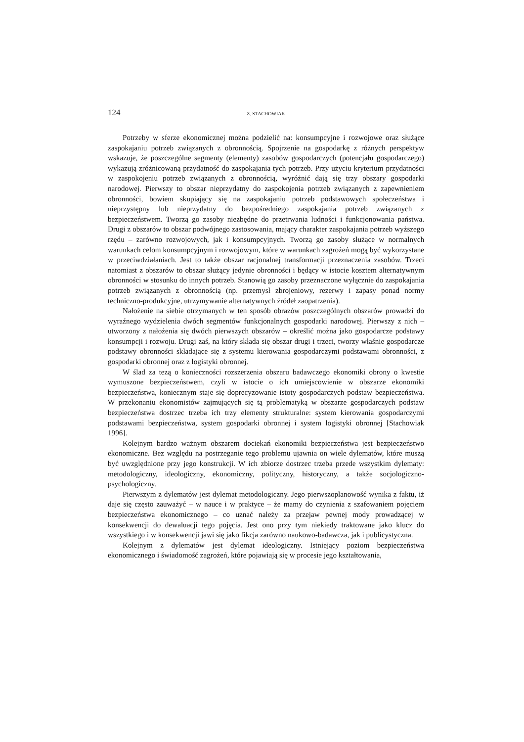124 Z. STACHOWIAK
Potrzeby w sferze ekonomicznej można podzielić na: konsumpcyjne i rozwojowe oraz służące zaspokajaniu potrzeb związanych z obronnością. Spojrzenie na gospodarkę z różnych perspektyw wskazuje, że poszczególne segmenty (elementy) zasobów gospodarczych (potencjału gospodarczego) wykazują zróżnicowaną przydatność do zaspokajania tych potrzeb. Przy użyciu kryterium przydatności w zaspokojeniu potrzeb związanych z obronnością, wyróżnić dają się trzy obszary gospodarki narodowej. Pierwszy to obszar nieprzydatny do zaspokojenia potrzeb związanych z zapewnieniem obronności, bowiem skupiający się na zaspokajaniu potrzeb podstawowych społeczeństwa i nieprzystępny lub nieprzydatny do bezpośredniego zaspokajania potrzeb związanych z bezpieczeństwem. Tworzą go zasoby niezbędne do przetrwania ludności i funkcjonowania państwa. Drugi z obszarów to obszar podwójnego zastosowania, mający charakter zaspokajania potrzeb wyższego rzędu – zarówno rozwojowych, jak i konsumpcyjnych. Tworzą go zasoby służące w normalnych warunkach celom konsumpcyjnym i rozwojowym, które w warunkach zagrożeń mogą być wykorzystane w przeciwdziałaniach. Jest to także obszar racjonalnej transformacji przeznaczenia zasobów. Trzeci natomiast z obszarów to obszar służący jedynie obronności i będący w istocie kosztem alternatywnym obronności w stosunku do innych potrzeb. Stanowią go zasoby przeznaczone wyłącznie do zaspokajania potrzeb związanych z obronnością (np. przemysł zbrojeniowy, rezerwy i zapasy ponad normy techniczno-produkcyjne, utrzymywanie alternatywnych źródeł zaopatrzenia).
Nałożenie na siebie otrzymanych w ten sposób obrazów poszczególnych obszarów prowadzi do wyraźnego wydzielenia dwóch segmentów funkcjonalnych gospodarki narodowej. Pierwszy z nich – utworzony z nałożenia się dwóch pierwszych obszarów – określić można jako gospodarcze podstawy konsumpcji i rozwoju. Drugi zaś, na który składa się obszar drugi i trzeci, tworzy właśnie gospodarcze podstawy obronności składające się z systemu kierowania gospodarczymi podstawami obronności, z gospodarki obronnej oraz z logistyki obronnej.
W ślad za tezą o konieczności rozszerzenia obszaru badawczego ekonomiki obrony o kwestie wymuszone bezpieczeństwem, czyli w istocie o ich umiejscowienie w obszarze ekonomiki bezpieczeństwa, koniecznym staje się doprecyzowanie istoty gospodarczych podstaw bezpieczeństwa. W przekonaniu ekonomistów zajmujących się tą problematyką w obszarze gospodarczych podstaw bezpieczeństwa dostrzec trzeba ich trzy elementy strukturalne: system kierowania gospodarczymi podstawami bezpieczeństwa, system gospodarki obronnej i system logistyki obronnej [Stachowiak 1996].
Kolejnym bardzo ważnym obszarem dociekań ekonomiki bezpieczeństwa jest bezpieczeństwo ekonomiczne. Bez względu na postrzeganie tego problemu ujawnia on wiele dylematów, które muszą być uwzględnione przy jego konstrukcji. W ich zbiorze dostrzec trzeba przede wszystkim dylematy: metodologiczny, ideologiczny, ekonomiczny, polityczny, historyczny, a także socjologiczno-psychologiczny.
Pierwszym z dylematów jest dylemat metodologiczny. Jego pierwszoplanowość wynika z faktu, iż daje się często zauważyć – w nauce i w praktyce – że mamy do czynienia z szafowaniem pojęciem bezpieczeństwa ekonomicznego – co uznać należy za przejaw pewnej mody prowadzącej w konsekwencji do dewaluacji tego pojęcia. Jest ono przy tym niekiedy traktowane jako klucz do wszystkiego i w konsekwencji jawi się jako fikcja zarówno naukowo-badawcza, jak i publicystyczna.
Kolejnym z dylematów jest dylemat ideologiczny. Istniejący poziom bezpieczeństwa ekonomicznego i świadomość zagrożeń, które pojawiają się w procesie jego kształtowania,